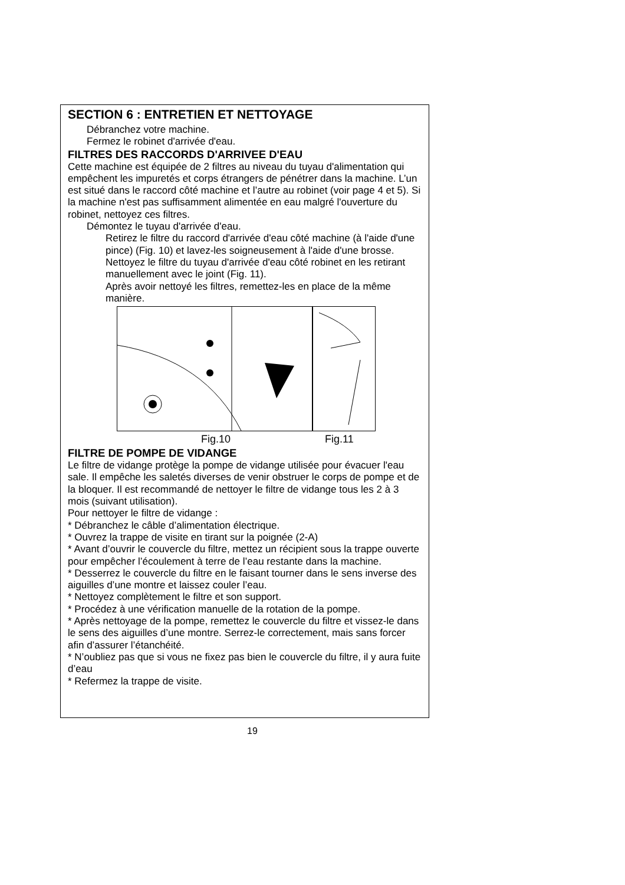SECTION 6 : ENTRETIEN ET NETTOYAGE
Débranchez votre machine.
Fermez le robinet d'arrivée d'eau.
FILTRES DES RACCORDS D'ARRIVEE D'EAU
Cette machine est équipée de 2 filtres au niveau du tuyau d'alimentation qui empêchent les impuretés et corps étrangers de pénétrer dans la machine. L’un est situé dans le raccord côté machine et l’autre au robinet (voir page 4 et 5). Si la machine n'est pas suffisamment alimentée en eau malgré l'ouverture du robinet, nettoyez ces filtres.
Démontez le tuyau d'arrivée d'eau.
Retirez le filtre du raccord d'arrivée d'eau côté machine (à l'aide d'une pince) (Fig. 10) et lavez-les soigneusement à l'aide d'une brosse.
Nettoyez le filtre du tuyau d'arrivée d'eau côté robinet en les retirant manuellement avec le joint (Fig. 11).
Après avoir nettoyé les filtres, remettez-les en place de la même manière.
Fig.10 Fig.11
FILTRE DE POMPE DE VIDANGE
Le filtre de vidange protège la pompe de vidange utilisée pour évacuer l'eau sale. Il empêche les saletés diverses de venir obstruer le corps de pompe et de la bloquer. Il est recommandé de nettoyer le filtre de vidange tous les 2 à 3 mois (suivant utilisation).
Pour nettoyer le filtre de vidange :
* Débranchez le câble d’alimentation électrique.
* Ouvrez la trappe de visite en tirant sur la poignée (2-A)
* Avant d’ouvrir le couvercle du filtre, mettez un récipient sous la trappe ouverte pour empêcher l’écoulement à terre de l’eau restante dans la machine.
* Desserrez le couvercle du filtre en le faisant tourner dans le sens inverse des aiguilles d’une montre et laissez couler l’eau.
* Nettoyez complètement le filtre et son support.
* Procédez à une vérification manuelle de la rotation de la pompe.
* Après nettoyage de la pompe, remettez le couvercle du filtre et vissez-le dans le sens des aiguilles d’une montre. Serrez-le correctement, mais sans forcer afin d’assurer l’étanchéité.
* N’oubliez pas que si vous ne fixez pas bien le couvercle du filtre, il y aura fuite d’eau
* Refermez la trappe de visite.
19